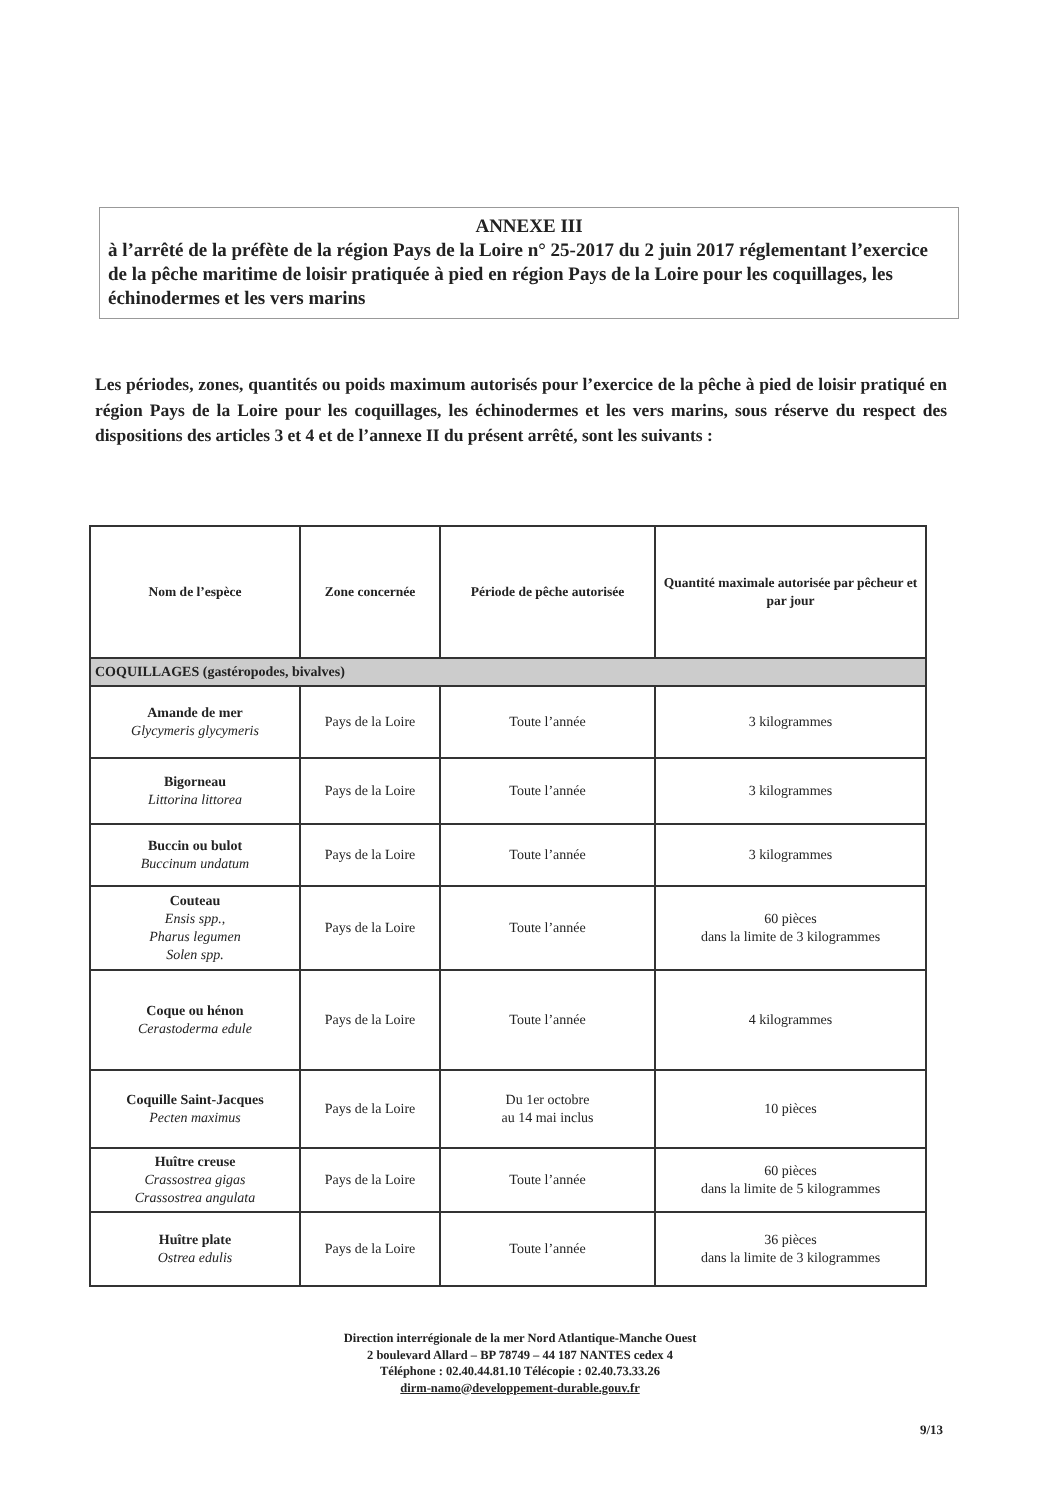ANNEXE III
à l’arrêté de la préfète de la région Pays de la Loire n° 25-2017 du 2 juin 2017 réglementant l’exercice de la pêche maritime de loisir pratiquée à pied en région Pays de la Loire pour les coquillages, les échinodermes et les vers marins
Les périodes, zones, quantités ou poids maximum autorisés pour l’exercice de la pêche à pied de loisir pratiqué en région Pays de la Loire pour les coquillages, les échinodermes et les vers marins, sous réserve du respect des dispositions des articles 3 et 4 et de l’annexe II du présent arrêté, sont les suivants :
| Nom de l’espèce | Zone concernée | Période de pêche autorisée | Quantité maximale autorisée par pêcheur et par jour |
| --- | --- | --- | --- |
| COQUILLAGES (gastéropodes, bivalves) | | | |
| Amande de mer Glycymeris glycymeris | Pays de la Loire | Toute l’année | 3 kilogrammes |
| Bigorneau Littorina littorea | Pays de la Loire | Toute l’année | 3 kilogrammes |
| Buccin ou bulot Buccinum undatum | Pays de la Loire | Toute l’année | 3 kilogrammes |
| Couteau Ensis spp., Pharus legumen Solen spp. | Pays de la Loire | Toute l’année | 60 pièces dans la limite de 3 kilogrammes |
| Coque ou hénon Cerastoderma edule | Pays de la Loire | Toute l’année | 4 kilogrammes |
| Coquille Saint-Jacques Pecten maximus | Pays de la Loire | Du 1er octobre au 14 mai inclus | 10 pièces |
| Huître creuse Crassostrea gigas Crassostrea angulata | Pays de la Loire | Toute l’année | 60 pièces dans la limite de 5 kilogrammes |
| Huître plate Ostrea edulis | Pays de la Loire | Toute l’année | 36 pièces dans la limite de 3 kilogrammes |
Direction interrégionale de la mer Nord Atlantique-Manche Ouest
2 boulevard Allard – BP 78749 – 44 187 NANTES cedex 4
Téléphone : 02.40.44.81.10 Télécopie : 02.40.73.33.26
dirm-namo@developpement-durable.gouv.fr
9/13